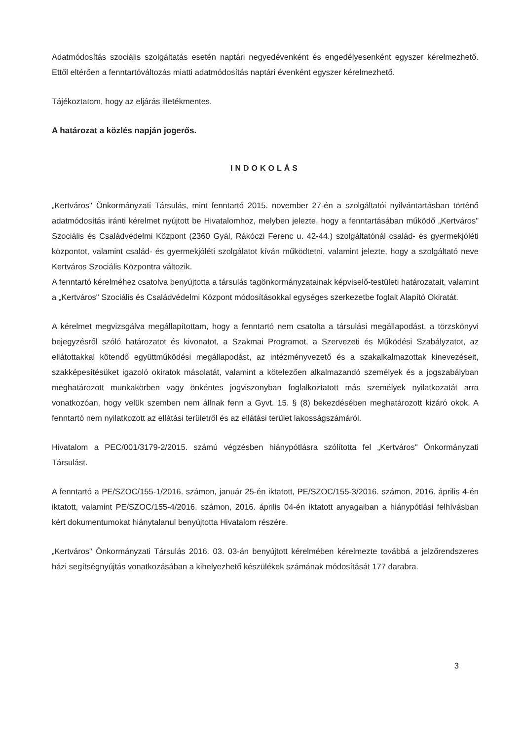Adatmódosítás szociális szolgáltatás esetén naptári negyedévenként és engedélyesenként egyszer kérelmezhető. Ettől eltérően a fenntartóváltozás miatti adatmódosítás naptári évenként egyszer kérelmezhető.
Tájékoztatom, hogy az eljárás illetékmentes.
A határozat a közlés napján jogerős.
INDOKOLÁS
„Kertváros" Önkormányzati Társulás, mint fenntartó 2015. november 27-én a szolgáltatói nyilvántartásban történő adatmódosítás iránti kérelmet nyújtott be Hivatalomhoz, melyben jelezte, hogy a fenntartásában működő „Kertváros" Szociális és Családvédelmi Központ (2360 Gyál, Rákóczi Ferenc u. 42-44.) szolgáltatónál család- és gyermekjóléti központot, valamint család- és gyermekjóléti szolgálatot kíván működtetni, valamint jelezte, hogy a szolgáltató neve Kertváros Szociális Központra változik.
A fenntartó kérelméhez csatolva benyújtotta a társulás tagönkormányzatainak képviselő-testületi határozatait, valamint a „Kertváros" Szociális és Családvédelmi Központ módosításokkal egységes szerkezetbe foglalt Alapító Okiratát.
A kérelmet megvizsgálva megállapítottam, hogy a fenntartó nem csatolta a társulási megállapodást, a törzskönyvi bejegyzésről szóló határozatot és kivonatot, a Szakmai Programot, a Szervezeti és Működési Szabályzatot, az ellátottakkal kötendő együttműködési megállapodást, az intézményvezető és a szakalkalmazottak kinevezéseit, szakképesítésüket igazoló okiratok másolatát, valamint a kötelezően alkalmazandó személyek és a jogszabályban meghatározott munkakörben vagy önkéntes jogviszonyban foglalkoztatott más személyek nyilatkozatát arra vonatkozóan, hogy velük szemben nem állnak fenn a Gyvt. 15. § (8) bekezdésében meghatározott kizáró okok. A fenntartó nem nyilatkozott az ellátási területről és az ellátási terület lakosságszámáról.
Hivatalom a PEC/001/3179-2/2015. számú végzésben hiánypótlásra szólította fel „Kertváros" Önkormányzati Társulást.
A fenntartó a PE/SZOC/155-1/2016. számon, január 25-én iktatott, PE/SZOC/155-3/2016. számon, 2016. április 4-én iktatott, valamint PE/SZOC/155-4/2016. számon, 2016. április 04-én iktatott anyagaiban a hiánypótlási felhívásban kért dokumentumokat hiánytalanul benyújtotta Hivatalom részére.
„Kertváros" Önkormányzati Társulás 2016. 03. 03-án benyújtott kérelmében kérelmezte továbbá a jelzőrendszeres házi segítségnyújtás vonatkozásában a kihelyezhető készülékek számának módosítását 177 darabra.
3